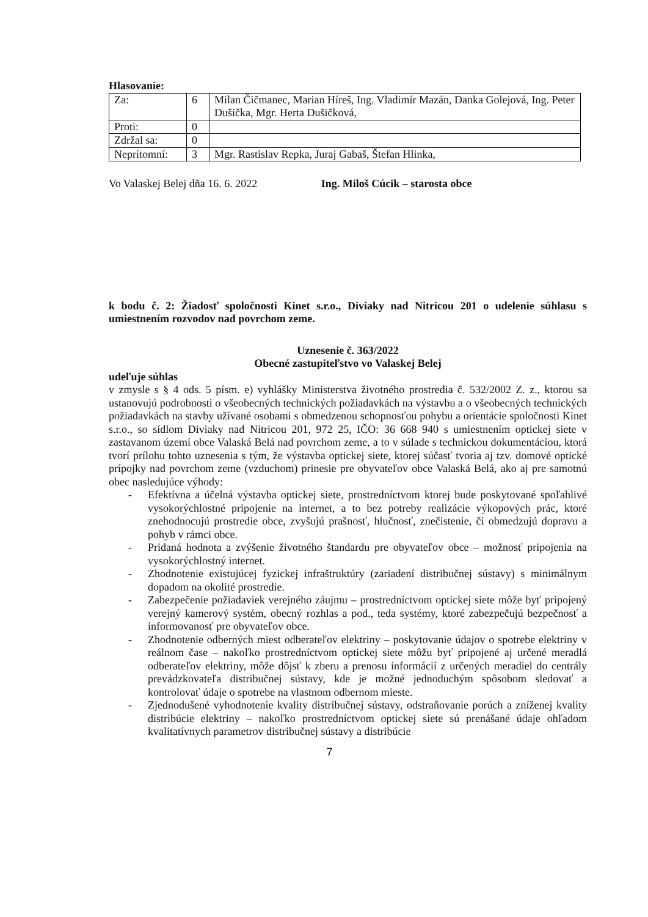Hlasovanie:
| Za: | 6 | Milan Čičmanec, Marian Híreš, Ing. Vladimír Mazán, Danka Golejová, Ing. Peter Dušička, Mgr. Herta Dušičková, |
| Proti: | 0 | |
| Zdržal sa: | 0 | |
| Neprítomní: | 3 | Mgr. Rastislav Repka, Juraj Gabaš, Štefan Hlinka, |
Vo Valaskej Belej dňa 16. 6. 2022 Ing. Miloš Cúcik – starosta obce
k bodu č. 2: Žiadosť spoločnosti Kinet s.r.o., Diviaky nad Nitricou 201 o udelenie súhlasu s umiestnením rozvodov nad povrchom zeme.
Uznesenie č. 363/2022
Obecné zastupiteľstvo vo Valaskej Belej
udeľuje súhlas
v zmysle s § 4 ods. 5 písm. e) vyhlášky Ministerstva životného prostredia č. 532/2002 Z. z., ktorou sa ustanovujú podrobnosti o všeobecných technických požiadavkách na výstavbu a o všeobecných technických požiadavkách na stavby užívané osobami s obmedzenou schopnosťou pohybu a orientácie spoločnosti Kinet s.r.o., so sídlom Diviaky nad Nitricou 201, 972 25, IČO: 36 668 940 s umiestnením optickej siete v zastavanom území obce Valaská Belá nad povrchom zeme, a to v súlade s technickou dokumentáciou, ktorá tvorí prílohu tohto uznesenia s tým, že výstavba optickej siete, ktorej súčasť tvoria aj tzv. domové optické prípojky nad povrchom zeme (vzduchom) prinesie pre obyvateľov obce Valaská Belá, ako aj pre samotnú obec nasledujúce výhody:
- Efektívna a účelná výstavba optickej siete, prostredníctvom ktorej bude poskytované spoľahlivé vysokorýchlostné pripojenie na internet, a to bez potreby realizácie výkopových prác, ktoré znehodnocujú prostredie obce, zvyšujú prašnosť, hlučnosť, znečistenie, či obmedzujú dopravu a pohyb v rámci obce.
- Pridaná hodnota a zvýšenie životného štandardu pre obyvateľov obce – možnosť pripojenia na vysokorýchlostný internet.
- Zhodnotenie existujúcej fyzickej infraštruktúry (zariadení distribučnej sústavy) s minimálnym dopadom na okolité prostredie.
- Zabezpečenie požiadaviek verejného záujmu – prostredníctvom optickej siete môže byť pripojený verejný kamerový systém, obecný rozhlas a pod., teda systémy, ktoré zabezpečujú bezpečnosť a informovanosť pre obyvateľov obce.
- Zhodnotenie odberných miest odberateľov elektriny – poskytovanie údajov o spotrebe elektriny v reálnom čase – nakoľko prostredníctvom optickej siete môžu byť pripojené aj určené meradlá odberateľov elektriny, môže dôjsť k zberu a prenosu informácií z určených meradiel do centrály prevádzkovateľa distribučnej sústavy, kde je možné jednoduchým spôsobom sledovať a kontrolovať údaje o spotrebe na vlastnom odbernom mieste.
- Zjednodušené vyhodnotenie kvality distribučnej sústavy, odstraňovanie porúch a zníženej kvality distribúcie elektriny – nakoľko prostredníctvom optickej siete sú prenášané údaje ohľadom kvalitatívnych parametrov distribučnej sústavy a distribúcie
7